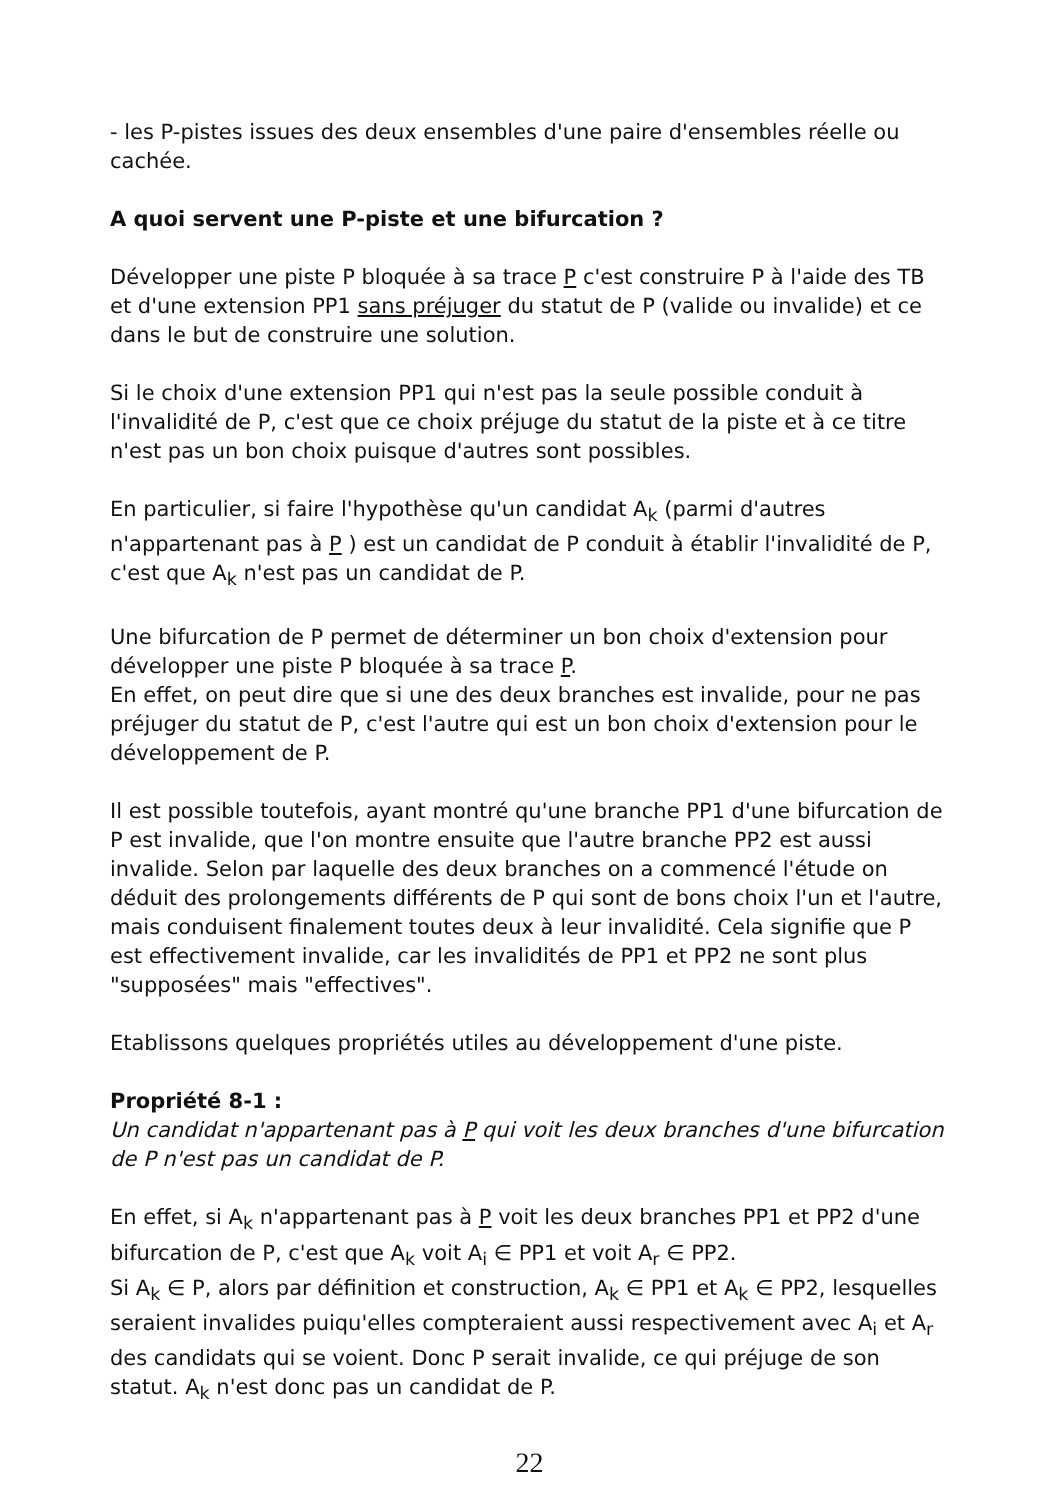- les P-pistes issues des deux ensembles d'une paire d'ensembles réelle ou cachée.
A quoi servent une P-piste et une bifurcation ?
Développer une piste P bloquée à sa trace P c'est construire P à l'aide des TB et d'une extension PP1 sans préjuger du statut de P (valide ou invalide) et ce dans le but de construire une solution.
Si le choix d'une extension PP1 qui n'est pas la seule possible conduit à l'invalidité de P, c'est que ce choix préjuge du statut de la piste et à ce titre n'est pas un bon choix puisque d'autres sont possibles.
En particulier, si faire l'hypothèse qu'un candidat A<sub>k</sub> (parmi d'autres n'appartenant pas à P ) est un candidat de P conduit à établir l'invalidité de P, c'est que A<sub>k</sub> n'est pas un candidat de P.
Une bifurcation de P permet de déterminer un bon choix d'extension pour développer une piste P bloquée à sa trace P.
En effet, on peut dire que si une des deux branches est invalide, pour ne pas préjuger du statut de P, c'est l'autre qui est un bon choix d'extension pour le développement de P.
Il est possible toutefois, ayant montré qu'une branche PP1 d'une bifurcation de P est invalide, que l'on montre ensuite que l'autre branche PP2 est aussi invalide. Selon par laquelle des deux branches on a commencé l'étude on déduit des prolongements différents de P qui sont de bons choix l'un et l'autre, mais conduisent finalement toutes deux à leur invalidité. Cela signifie que P est effectivement invalide, car les invalidités de PP1 et PP2 ne sont plus "supposées" mais "effectives".
Etablissons quelques propriétés utiles au développement d'une piste.
Propriété 8-1 :
Un candidat n'appartenant pas à P qui voit les deux branches d'une bifurcation de P n'est pas un candidat de P.
En effet, si A<sub>k</sub> n'appartenant pas à P voit les deux branches PP1 et PP2 d'une bifurcation de P, c'est que A<sub>k</sub> voit A<sub>i</sub> ∈ PP1 et voit A<sub>r</sub> ∈ PP2.
Si A<sub>k</sub> ∈ P, alors par définition et construction, A<sub>k</sub> ∈ PP1 et A<sub>k</sub> ∈ PP2, lesquelles seraient invalides puiqu'elles compteraient aussi respectivement avec A<sub>i</sub> et A<sub>r</sub> des candidats qui se voient. Donc P serait invalide, ce qui préjuge de son statut. A<sub>k</sub> n'est donc pas un candidat de P.
22